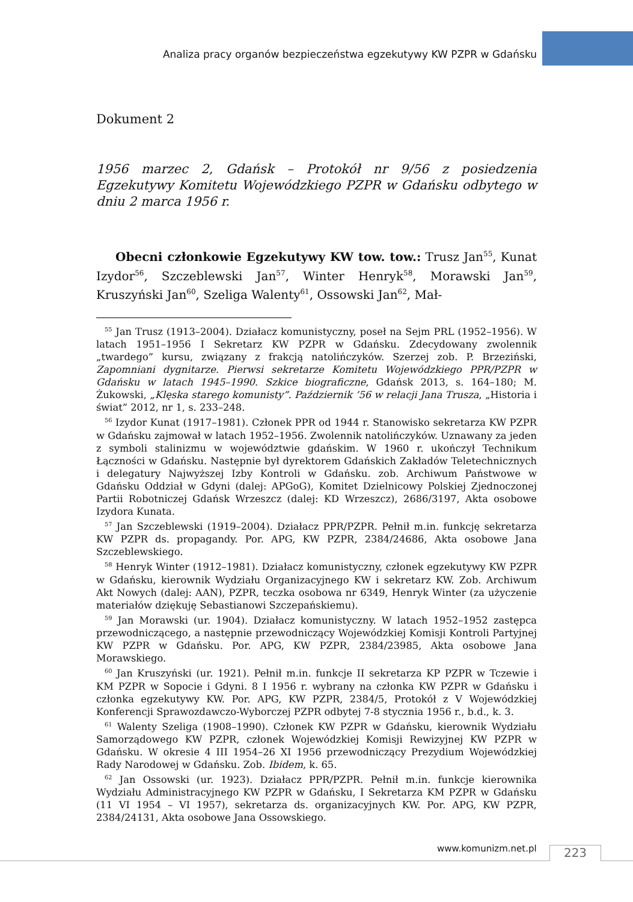Analiza pracy organów bezpieczeństwa egzekutywy KW PZPR w Gdańsku
Dokument 2
1956 marzec 2, Gdańsk – Protokół nr 9/56 z posiedzenia Egzekutywy Komitetu Wojewódzkiego PZPR w Gdańsku odbytego w dniu 2 marca 1956 r.
Obecni członkowie Egzekutywy KW tow. tow.: Trusz Jan<sup>55</sup>, Kunat Izydor<sup>56</sup>, Szczeblewski Jan<sup>57</sup>, Winter Henryk<sup>58</sup>, Morawski Jan<sup>59</sup>, Kruszyński Jan<sup>60</sup>, Szeliga Walenty<sup>61</sup>, Ossowski Jan<sup>62</sup>, Mał-
<sup>55</sup> Jan Trusz (1913–2004). Działacz komunistyczny, poseł na Sejm PRL (1952–1956). W latach 1951–1956 I Sekretarz KW PZPR w Gdańsku. Zdecydowany zwolennik „twardego” kursu, związany z frakcją natolińczyków. Szerzej zob. P. Brzeziński, Zapomniani dygnitarze. Pierwsi sekretarze Komitetu Wojewódzkiego PPR/PZPR w Gdańsku w latach 1945–1990. Szkice biograficzne, Gdańsk 2013, s. 164–180; M. Żukowski, „Klęska starego komunisty”. Październik ’56 w relacji Jana Trusza, „Historia i świat” 2012, nr 1, s. 233–248.
<sup>56</sup> Izydor Kunat (1917–1981). Członek PPR od 1944 r. Stanowisko sekretarza KW PZPR w Gdańsku zajmował w latach 1952–1956. Zwolennik natolińczyków. Uznawany za jeden z symboli stalinizmu w województwie gdańskim. W 1960 r. ukończył Technikum Łączności w Gdańsku. Następnie był dyrektorem Gdańskich Zakładów Teletechnicznych i delegatury Najwyższej Izby Kontroli w Gdańsku. zob. Archiwum Państwowe w Gdańsku Oddział w Gdyni (dalej: APGoG), Komitet Dzielnicowy Polskiej Zjednoczonej Partii Robotniczej Gdańsk Wrzeszcz (dalej: KD Wrzeszcz), 2686/3197, Akta osobowe Izydora Kunata.
<sup>57</sup> Jan Szczeblewski (1919–2004). Działacz PPR/PZPR. Pełnił m.in. funkcję sekretarza KW PZPR ds. propagandy. Por. APG, KW PZPR, 2384/24686, Akta osobowe Jana Szczeblewskiego.
<sup>58</sup> Henryk Winter (1912–1981). Działacz komunistyczny, członek egzekutywy KW PZPR w Gdańsku, kierownik Wydziału Organizacyjnego KW i sekretarz KW. Zob. Archiwum Akt Nowych (dalej: AAN), PZPR, teczka osobowa nr 6349, Henryk Winter (za użyczenie materiałów dziękuję Sebastianowi Szczepańskiemu).
<sup>59</sup> Jan Morawski (ur. 1904). Działacz komunistyczny. W latach 1952–1952 zastępca przewodniczącego, a następnie przewodniczący Wojewódzkiej Komisji Kontroli Partyjnej KW PZPR w Gdańsku. Por. APG, KW PZPR, 2384/23985, Akta osobowe Jana Morawskiego.
<sup>60</sup> Jan Kruszyński (ur. 1921). Pełnił m.in. funkcje II sekretarza KP PZPR w Tczewie i KM PZPR w Sopocie i Gdyni. 8 I 1956 r. wybrany na członka KW PZPR w Gdańsku i członka egzekutywy KW. Por. APG, KW PZPR, 2384/5, Protokół z V Wojewódzkiej Konferencji Sprawozdawczo-Wyborczej PZPR odbytej 7-8 stycznia 1956 r., b.d., k. 3.
<sup>61</sup> Walenty Szeliga (1908–1990). Członek KW PZPR w Gdańsku, kierownik Wydziału Samorządowego KW PZPR, członek Wojewódzkiej Komisji Rewizyjnej KW PZPR w Gdańsku. W okresie 4 III 1954–26 XI 1956 przewodniczący Prezydium Wojewódzkiej Rady Narodowej w Gdańsku. Zob. Ibidem, k. 65.
<sup>62</sup> Jan Ossowski (ur. 1923). Działacz PPR/PZPR. Pełnił m.in. funkcje kierownika Wydziału Administracyjnego KW PZPR w Gdańsku, I Sekretarza KM PZPR w Gdańsku (11 VI 1954 – VI 1957), sekretarza ds. organizacyjnych KW. Por. APG, KW PZPR, 2384/24131, Akta osobowe Jana Ossowskiego.
www.komunizm.net.pl 223